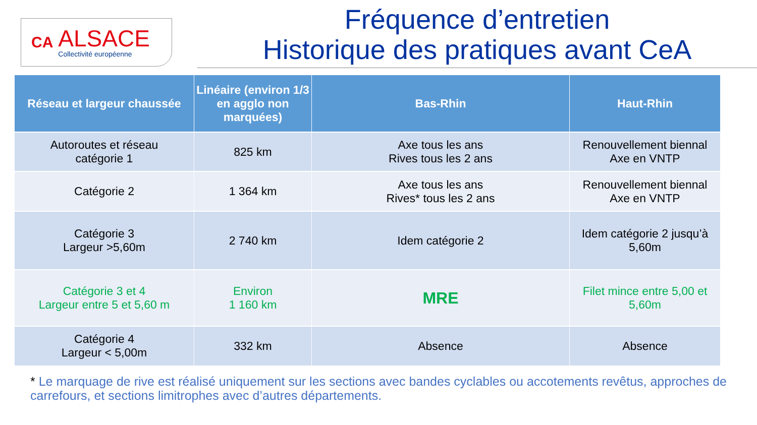CA
ALSACE
Collectivité européenne
Fréquence d’entretien
Historique des pratiques avant CeA
| Réseau et largeur chaussée | Linéaire (environ 1/3 en agglo non marquées) | Bas-Rhin | Haut-Rhin |
| --- | --- | --- | --- |
| Autoroutes et réseau catégorie 1 | 825 km | Axe tous les ans Rives tous les 2 ans | Renouvellement biennal Axe en VNTP |
| Catégorie 2 | 1 364 km | Axe tous les ans Rives* tous les 2 ans | Renouvellement biennal Axe en VNTP |
| Catégorie 3 Largeur >5,60m | 2 740 km | Idem catégorie 2 | Idem catégorie 2 jusqu’à 5,60m |
| Catégorie 3 et 4 Largeur entre 5 et 5,60 m | Environ 1 160 km | MRE | Filet mince entre 5,00 et 5,60m |
| Catégorie 4 Largeur < 5,00m | 332 km | Absence | Absence |
* Le marquage de rive est réalisé uniquement sur les sections avec bandes cyclables ou accotements revêtus, approches de carrefours, et sections limitrophes avec d’autres départements.